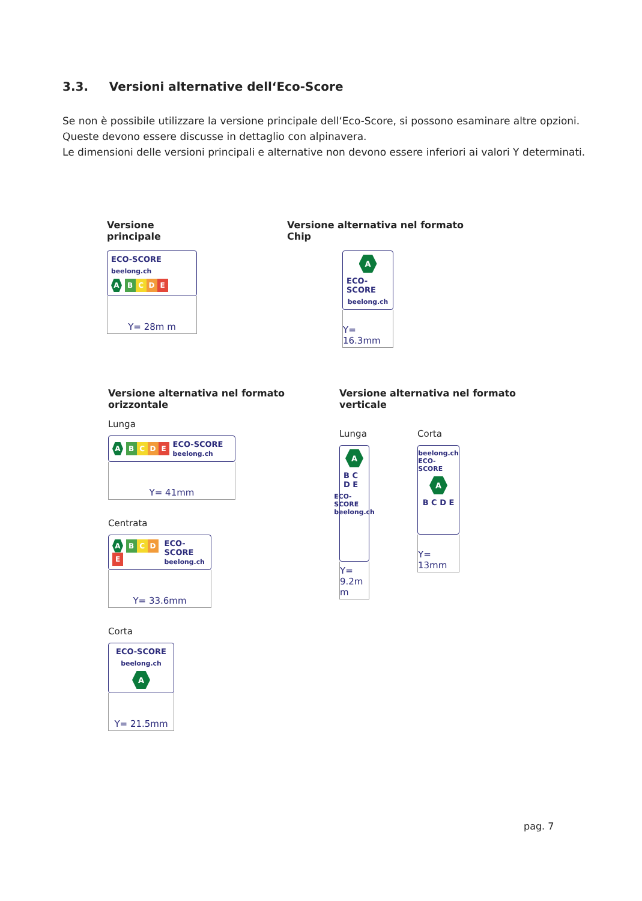3.3. Versioni alternative dell‘Eco-Score
Se non è possibile utilizzare la versione principale dell‘Eco-Score, si possono esaminare altre opzioni.
Queste devono essere discusse in dettaglio con alpinavera.
Le dimensioni delle versioni principali e alternative non devono essere inferiori ai valori Y determinati.
Versione principale
ECO-SCORE
beelong.ch
A B C D E
Y= 28m m
Versione alternativa nel formato Chip
A
ECO-SCORE
beelong.ch
Y= 16.3mm
Versione alternativa nel formato orizzontale
Lunga
A B C D E ECO-SCORE
beelong.ch
Y= 41mm
Centrata
A B C D E ECO-SCORE
beelong.ch
Y= 33.6mm
Corta
ECO-SCORE
beelong.ch
A
Y= 21.5mm
Versione alternativa nel formato verticale
Lunga
A
B C D E
ECO-SCORE beelong.ch
Y= 9.2m m
Corta
beelong.ch ECO-SCORE
A
B C D E
Y= 13mm
pag. 7